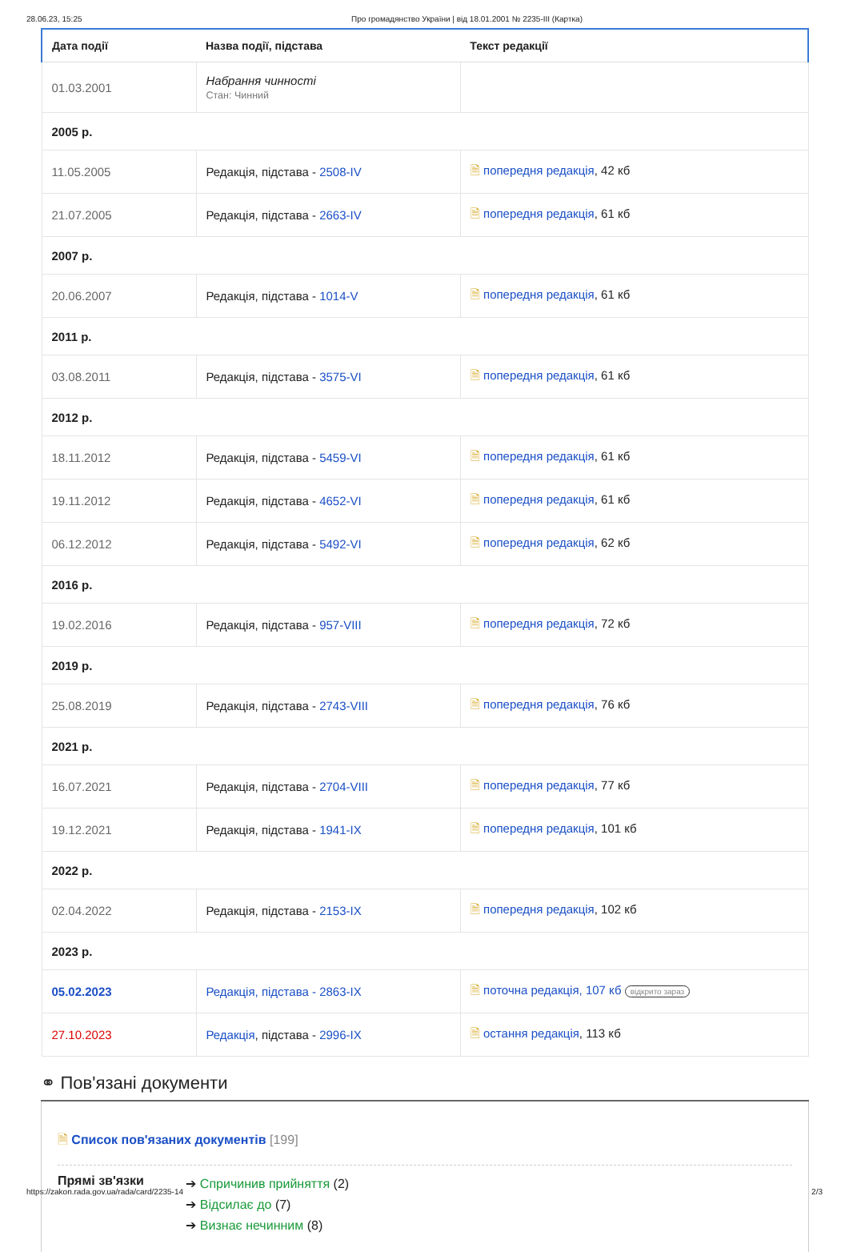28.06.23, 15:25 Про громадянство України | від 18.01.2001 № 2235-III (Картка)
| Дата події | Назва події, підстава | Текст редакції |
| --- | --- | --- |
| 01.03.2001 | Набрання чинності Стан: Чинний | |
| 2005 р. | | |
| 11.05.2005 | Редакція, підстава - 2508-IV | 🗎 попередня редакція , 42 кб |
| 21.07.2005 | Редакція, підстава - 2663-IV | 🗎 попередня редакція , 61 кб |
| 2007 р. | | |
| 20.06.2007 | Редакція, підстава - 1014-V | 🗎 попередня редакція , 61 кб |
| 2011 р. | | |
| 03.08.2011 | Редакція, підстава - 3575-VI | 🗎 попередня редакція , 61 кб |
| 2012 р. | | |
| 18.11.2012 | Редакція, підстава - 5459-VI | 🗎 попередня редакція , 61 кб |
| 19.11.2012 | Редакція, підстава - 4652-VI | 🗎 попередня редакція , 61 кб |
| 06.12.2012 | Редакція, підстава - 5492-VI | 🗎 попередня редакція , 62 кб |
| 2016 р. | | |
| 19.02.2016 | Редакція, підстава - 957-VIII | 🗎 попередня редакція , 72 кб |
| 2019 р. | | |
| 25.08.2019 | Редакція, підстава - 2743-VIII | 🗎 попередня редакція , 76 кб |
| 2021 р. | | |
| 16.07.2021 | Редакція, підстава - 2704-VIII | 🗎 попередня редакція , 77 кб |
| 19.12.2021 | Редакція, підстава - 1941-IX | 🗎 попередня редакція , 101 кб |
| 2022 р. | | |
| 02.04.2022 | Редакція, підстава - 2153-IX | 🗎 попередня редакція , 102 кб |
| 2023 р. | | |
| 05.02.2023 | Редакція , підстава - 2863-IX | 🗎 поточна редакція , 107 кб відкрито зараз |
| 27.10.2023 | Редакція , підстава - 2996-IX | 🗎 остання редакція , 113 кб |
⚭ Пов'язані документи
🗎 Список пов'язаних документів [199]
Прямі зв'язки
➔ Спричинив прийняття (2)
➔ Відсилає до (7)
➔ Визнає нечинним (8)
https://zakon.rada.gov.ua/rada/card/2235-14 2/3